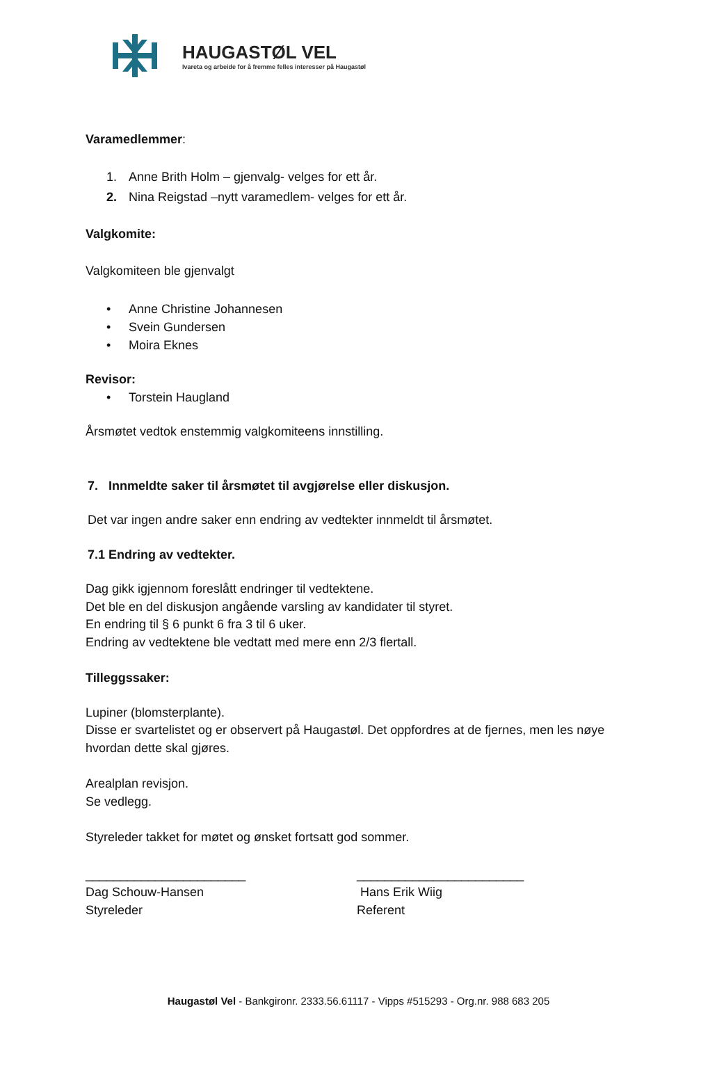HAUGASTØL VEL
Ivareta og arbeide for å fremme felles interesser på Haugastøl
Varamedlemmer:
1. Anne Brith Holm – gjenvalg- velges for ett år.
2. Nina Reigstad –nytt varamedlem- velges for ett år.
Valgkomite:
Valgkomiteen ble gjenvalgt
• Anne Christine Johannesen
• Svein Gundersen
• Moira Eknes
Revisor:
• Torstein Haugland
Årsmøtet vedtok enstemmig valgkomiteens innstilling.
7. Innmeldte saker til årsmøtet til avgjørelse eller diskusjon.
Det var ingen andre saker enn endring av vedtekter innmeldt til årsmøtet.
7.1 Endring av vedtekter.
Dag gikk igjennom foreslått endringer til vedtektene.
Det ble en del diskusjon angående varsling av kandidater til styret.
En endring til § 6 punkt 6 fra 3 til 6 uker.
Endring av vedtektene ble vedtatt med mere enn 2/3 flertall.
Tilleggssaker:
Lupiner (blomsterplante).
Disse er svartelistet og er observert på Haugastøl. Det oppfordres at de fjernes, men les nøye hvordan dette skal gjøres.
Arealplan revisjon.
Se vedlegg.
Styreleder takket for møtet og ønsket fortsatt god sommer.
_______________________
Dag Schouw-Hansen
Styreleder
________________________
Hans Erik Wiig
Referent
Haugastøl Vel - Bankgironr. 2333.56.61117 - Vipps #515293 - Org.nr. 988 683 205